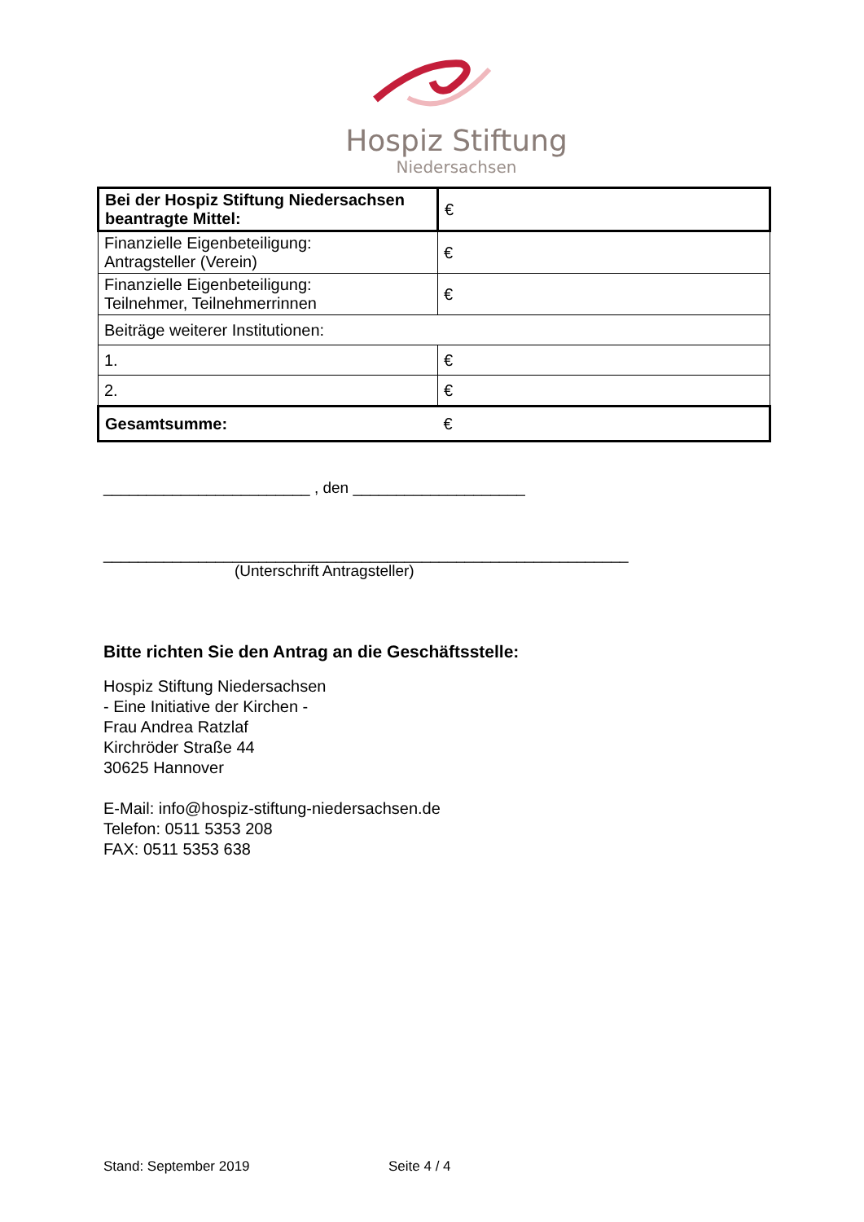Hospiz Stiftung
Niedersachsen
| Bei der Hospiz Stiftung Niedersachsen beantragte Mittel: | € |
| Finanzielle Eigenbeteiligung: Antragsteller (Verein) | € |
| Finanzielle Eigenbeteiligung: Teilnehmer, Teilnehmerrinnen | € |
| Beiträge weiterer Institutionen: | |
| 1. | € |
| 2. | € |
| Gesamtsumme: | € |
________________________ , den ____________________
_____________________________________________________________
(Unterschrift Antragsteller)
Bitte richten Sie den Antrag an die Geschäftsstelle:
Hospiz Stiftung Niedersachsen
- Eine Initiative der Kirchen -
Frau Andrea Ratzlaf
Kirchröder Straße 44
30625 Hannover
E-Mail: info@hospiz-stiftung-niedersachsen.de
Telefon: 0511 5353 208
FAX: 0511 5353 638
Stand: September 2019 Seite 4 / 4